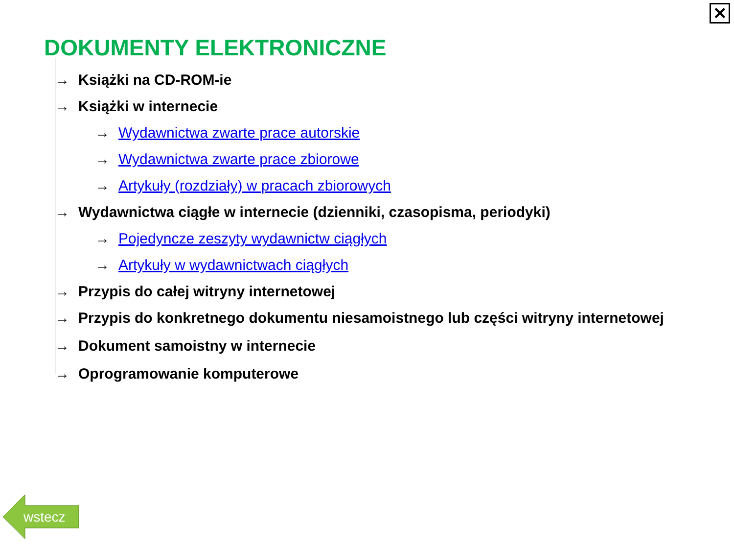✕
DOKUMENTY ELEKTRONICZNE
→ Książki na CD-ROM-ie
→ Książki w internecie
→ Wydawnictwa zwarte prace autorskie
→ Wydawnictwa zwarte prace zbiorowe
→ Artykuły (rozdziały) w pracach zbiorowych
→ Wydawnictwa ciągłe w internecie (dzienniki, czasopisma, periodyki)
→ Pojedyncze zeszyty wydawnictw ciągłych
→ Artykuły w wydawnictwach ciągłych
→ Przypis do całej witryny internetowej
→ Przypis do konkretnego dokumentu niesamoistnego lub części witryny internetowej
→ Dokument samoistny w internecie
→ Oprogramowanie komputerowe
wstecz